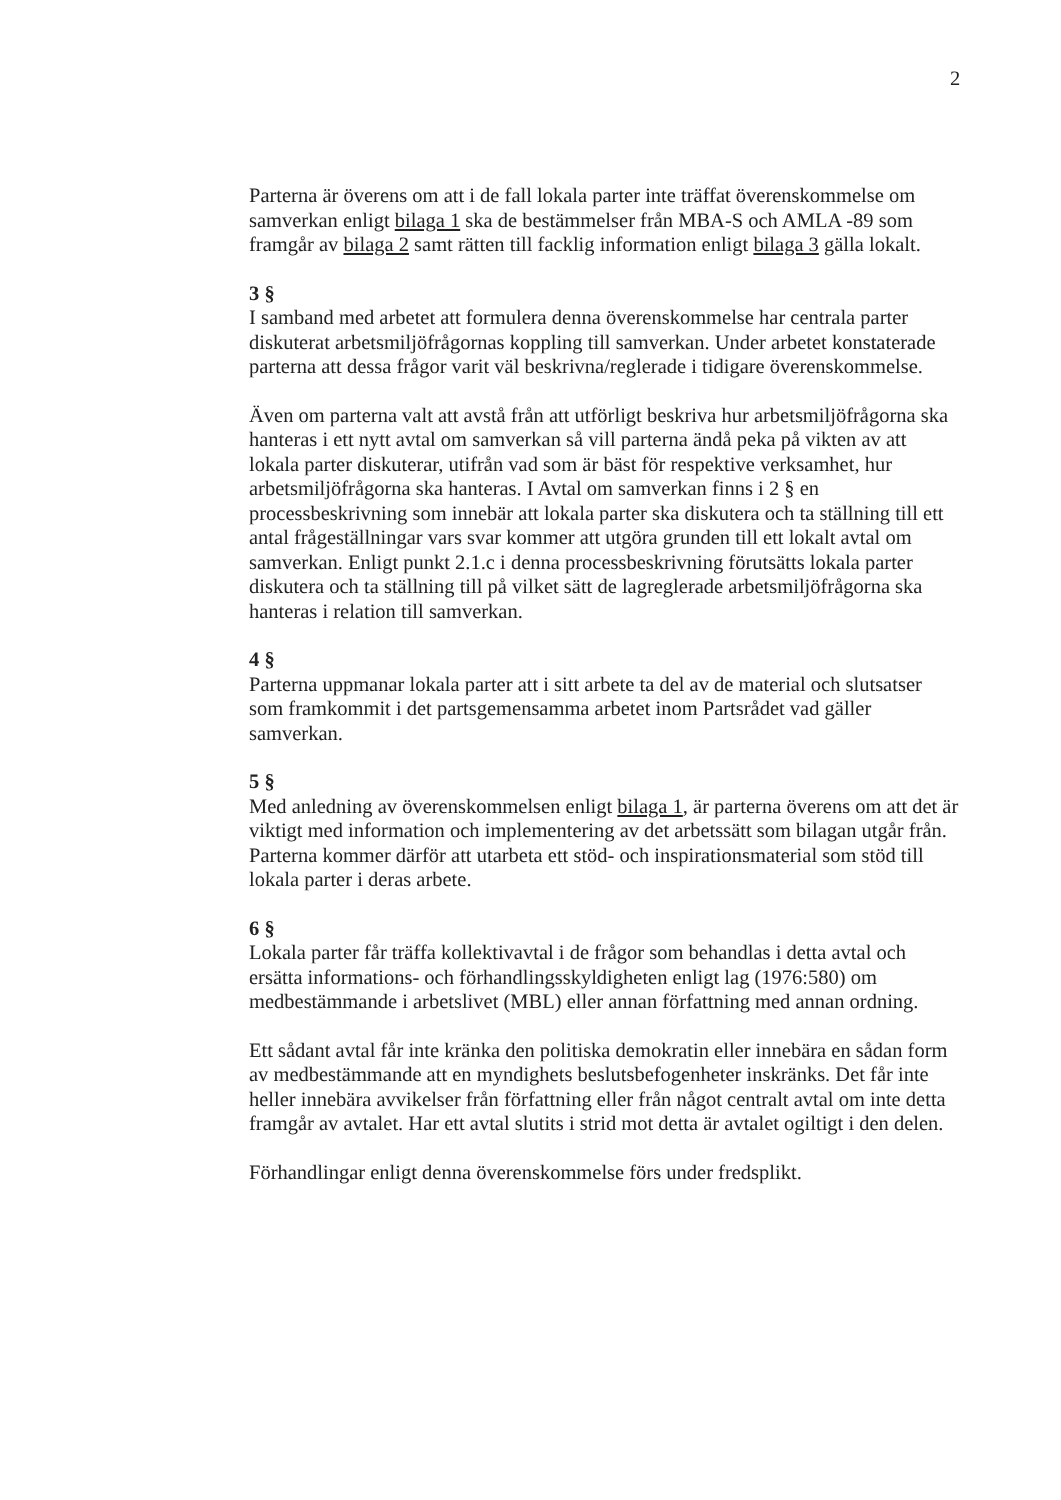2
Parterna är överens om att i de fall lokala parter inte träffat överenskommelse om samverkan enligt bilaga 1 ska de bestämmelser från MBA-S och AMLA -89 som framgår av bilaga 2 samt rätten till facklig information enligt bilaga 3 gälla lokalt.
3 §
I samband med arbetet att formulera denna överenskommelse har centrala parter diskuterat arbetsmiljöfrågornas koppling till samverkan. Under arbetet konstaterade parterna att dessa frågor varit väl beskrivna/reglerade i tidigare överenskommelse.
Även om parterna valt att avstå från att utförligt beskriva hur arbetsmiljöfrågorna ska hanteras i ett nytt avtal om samverkan så vill parterna ändå peka på vikten av att lokala parter diskuterar, utifrån vad som är bäst för respektive verksamhet, hur arbetsmiljöfrågorna ska hanteras. I Avtal om samverkan finns i 2 § en processbeskrivning som innebär att lokala parter ska diskutera och ta ställning till ett antal frågeställningar vars svar kommer att utgöra grunden till ett lokalt avtal om samverkan. Enligt punkt 2.1.c i denna processbeskrivning förutsätts lokala parter diskutera och ta ställning till på vilket sätt de lagreglerade arbetsmiljöfrågorna ska hanteras i relation till samverkan.
4 §
Parterna uppmanar lokala parter att i sitt arbete ta del av de material och slutsatser som framkommit i det partsgemensamma arbetet inom Partsrådet vad gäller samverkan.
5 §
Med anledning av överenskommelsen enligt bilaga 1, är parterna överens om att det är viktigt med information och implementering av det arbetssätt som bilagan utgår från. Parterna kommer därför att utarbeta ett stöd- och inspirationsmaterial som stöd till lokala parter i deras arbete.
6 §
Lokala parter får träffa kollektivavtal i de frågor som behandlas i detta avtal och ersätta informations- och förhandlingsskyldigheten enligt lag (1976:580) om medbestämmande i arbetslivet (MBL) eller annan författning med annan ordning.
Ett sådant avtal får inte kränka den politiska demokratin eller innebära en sådan form av medbestämmande att en myndighets beslutsbefogenheter inskränks. Det får inte heller innebära avvikelser från författning eller från något centralt avtal om inte detta framgår av avtalet. Har ett avtal slutits i strid mot detta är avtalet ogiltigt i den delen.
Förhandlingar enligt denna överenskommelse förs under fredsplikt.